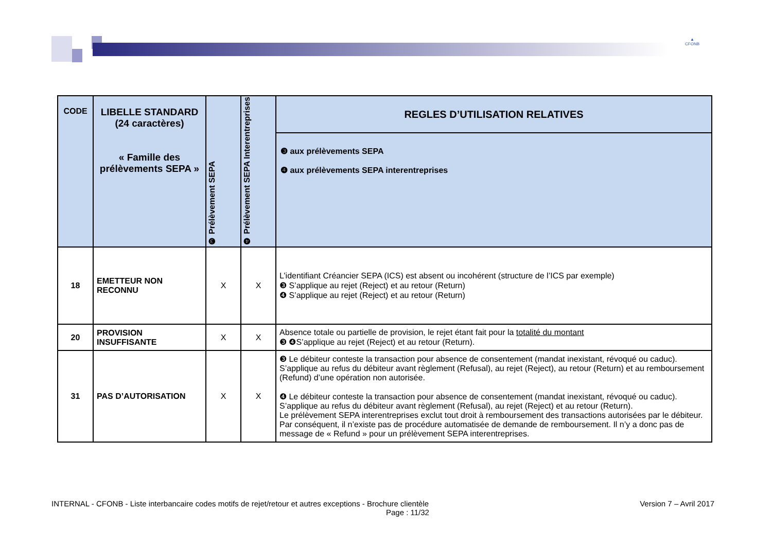▲
CFONB
| CODE | LIBELLE STANDARD (24 caractères) « Famille des prélèvements SEPA » | ❸ Prélèvement SEPA | ❹ Prélèvement SEPA Interentreprises | REGLES D’UTILISATION RELATIVES |
| --- | --- | --- | --- | --- |
| | | | | ❸ aux prélèvements SEPA ❹ aux prélèvements SEPA interentreprises |
| 18 | EMETTEUR NON RECONNU | X | X | L’identifiant Créancier SEPA (ICS) est absent ou incohérent (structure de l’ICS par exemple) ❸ S’applique au rejet (Reject) et au retour (Return) ❹ S’applique au rejet (Reject) et au retour (Return) |
| 20 | PROVISION INSUFFISANTE | X | X | Absence totale ou partielle de provision, le rejet étant fait pour la totalité du montant ❸ ❹S’applique au rejet (Reject) et au retour (Return). |
| 31 | PAS D’AUTORISATION | X | X | ❸ Le débiteur conteste la transaction pour absence de consentement (mandat inexistant, révoqué ou caduc). S’applique au refus du débiteur avant règlement (Refusal), au rejet (Reject), au retour (Return) et au remboursement (Refund) d’une opération non autorisée. ❹ Le débiteur conteste la transaction pour absence de consentement (mandat inexistant, révoqué ou caduc). S’applique au refus du débiteur avant règlement (Refusal), au rejet (Reject) et au retour (Return). Le prélèvement SEPA interentreprises exclut tout droit à remboursement des transactions autorisées par le débiteur. Par conséquent, il n’existe pas de procédure automatisée de demande de remboursement. Il n’y a donc pas de message de « Refund » pour un prélèvement SEPA interentreprises. |
INTERNAL - CFONB - Liste interbancaire codes motifs de rejet/retour et autres exceptions - Brochure clientèle Version 7 – Avril 2017
Page : 11/32